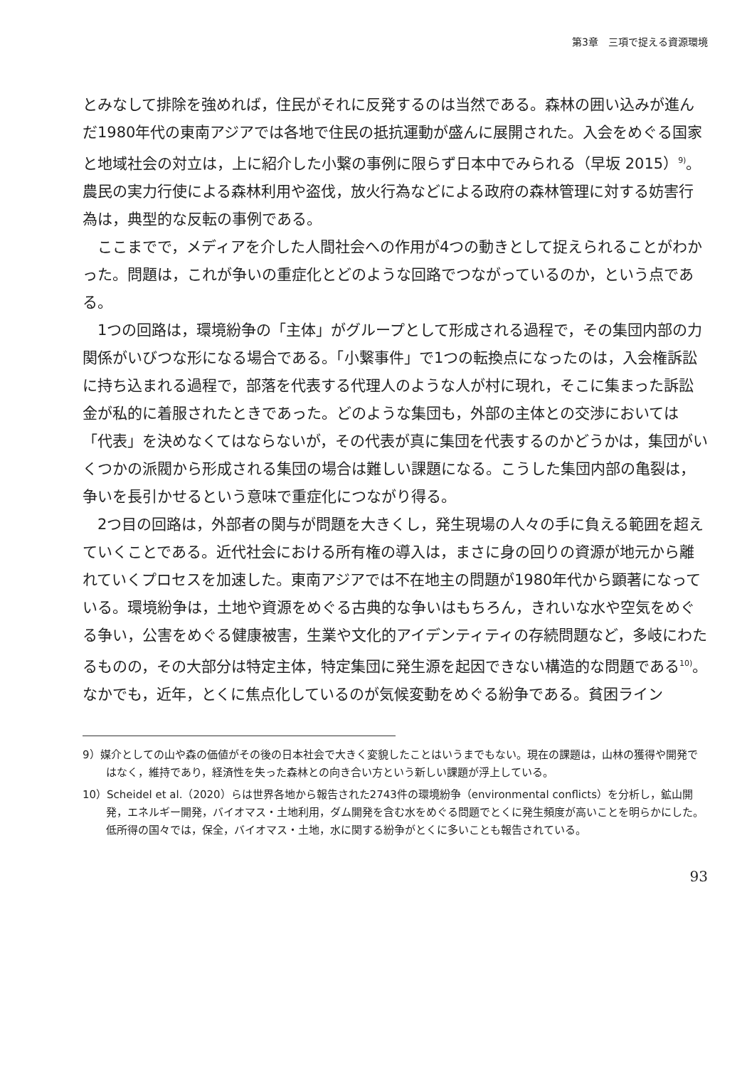第3章　三項で捉える資源環境
とみなして排除を強めれば，住民がそれに反発するのは当然である。森林の囲い込みが進んだ1980年代の東南アジアでは各地で住民の抵抗運動が盛んに展開された。入会をめぐる国家と地域社会の対立は，上に紹介した小繋の事例に限らず日本中でみられる（早坂 2015）<sup>9)</sup>。農民の実力行使による森林利用や盗伐，放火行為などによる政府の森林管理に対する妨害行為は，典型的な反転の事例である。
ここまでで，メディアを介した人間社会への作用が4つの動きとして捉えられることがわかった。問題は，これが争いの重症化とどのような回路でつながっているのか，という点である。
1つの回路は，環境紛争の「主体」がグループとして形成される過程で，その集団内部の力関係がいびつな形になる場合である。「小繋事件」で1つの転換点になったのは，入会権訴訟に持ち込まれる過程で，部落を代表する代理人のような人が村に現れ，そこに集まった訴訟金が私的に着服されたときであった。どのような集団も，外部の主体との交渉においては「代表」を決めなくてはならないが，その代表が真に集団を代表するのかどうかは，集団がいくつかの派閥から形成される集団の場合は難しい課題になる。こうした集団内部の亀裂は，争いを長引かせるという意味で重症化につながり得る。
2つ目の回路は，外部者の関与が問題を大きくし，発生現場の人々の手に負える範囲を超えていくことである。近代社会における所有権の導入は，まさに身の回りの資源が地元から離れていくプロセスを加速した。東南アジアでは不在地主の問題が1980年代から顕著になっている。環境紛争は，土地や資源をめぐる古典的な争いはもちろん，きれいな水や空気をめぐる争い，公害をめぐる健康被害，生業や文化的アイデンティティの存続問題など，多岐にわたるものの，その大部分は特定主体，特定集団に発生源を起因できない構造的な問題である<sup>10)</sup>。なかでも，近年，とくに焦点化しているのが気候変動をめぐる紛争である。貧困ライン
9）媒介としての山や森の価値がその後の日本社会で大きく変貌したことはいうまでもない。現在の課題は，山林の獲得や開発ではなく，維持であり，経済性を失った森林との向き合い方という新しい課題が浮上している。
10）Scheidel et al.（2020）らは世界各地から報告された2743件の環境紛争（environmental conflicts）を分析し，鉱山開発，エネルギー開発，バイオマス・土地利用，ダム開発を含む水をめぐる問題でとくに発生頻度が高いことを明らかにした。低所得の国々では，保全，バイオマス・土地，水に関する紛争がとくに多いことも報告されている。
93